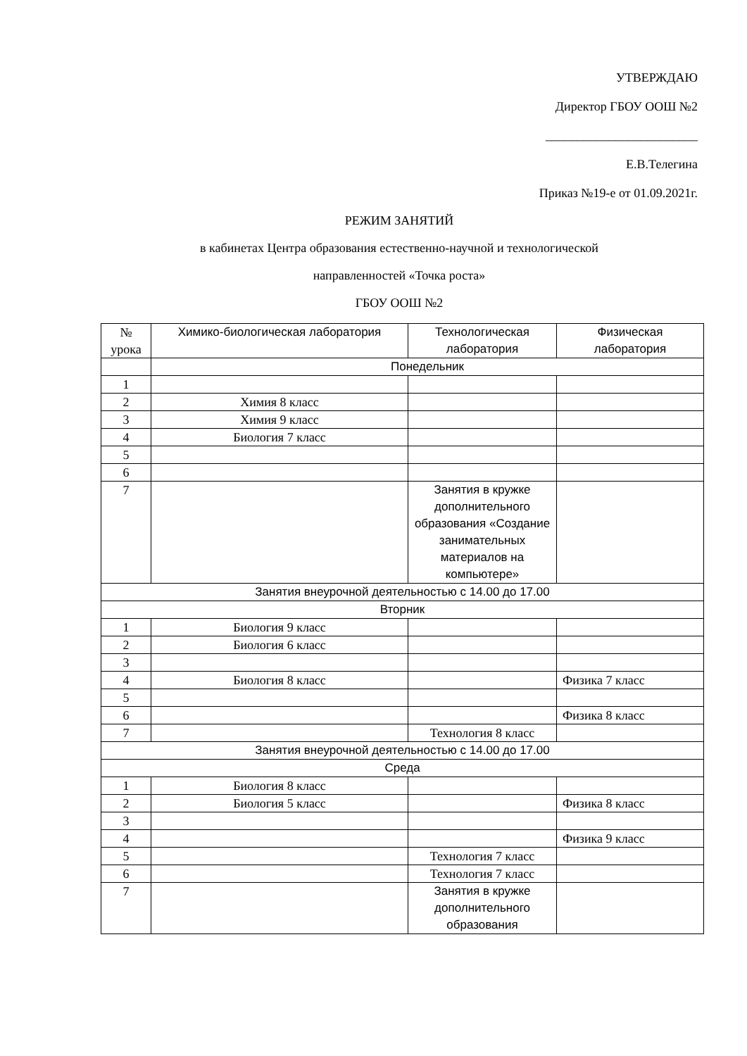УТВЕРЖДАЮ
Директор ГБОУ ООШ №2
________________________
Е.В.Телегина
Приказ №19-е от 01.09.2021г.
РЕЖИМ ЗАНЯТИЙ
в кабинетах Центра образования естественно-научной и технологической
направленностей «Точка роста»
ГБОУ ООШ №2
| № урока | Химико-биологическая лаборатория | Технологическая лаборатория | Физическая лаборатория |
| --- | --- | --- | --- |
| | Понедельник | | |
| 1 | | | |
| 2 | Химия 8 класс | | |
| 3 | Химия 9 класс | | |
| 4 | Биология 7 класс | | |
| 5 | | | |
| 6 | | | |
| 7 | | Занятия в кружке дополнительного образования «Создание занимательных материалов на компьютере» | |
| Занятия внеурочной деятельностью с 14.00 до 17.00 | | | |
| Вторник | | | |
| 1 | Биология 9 класс | | |
| 2 | Биология 6 класс | | |
| 3 | | | |
| 4 | Биология 8 класс | | Физика 7 класс |
| 5 | | | |
| 6 | | | Физика 8 класс |
| 7 | | Технология 8 класс | |
| Занятия внеурочной деятельностью с 14.00 до 17.00 | | | |
| Среда | | | |
| 1 | Биология 8 класс | | |
| 2 | Биология 5 класс | | Физика 8 класс |
| 3 | | | |
| 4 | | | Физика 9 класс |
| 5 | | Технология 7 класс | |
| 6 | | Технология 7 класс | |
| 7 | | Занятия в кружке дополнительного образования | |